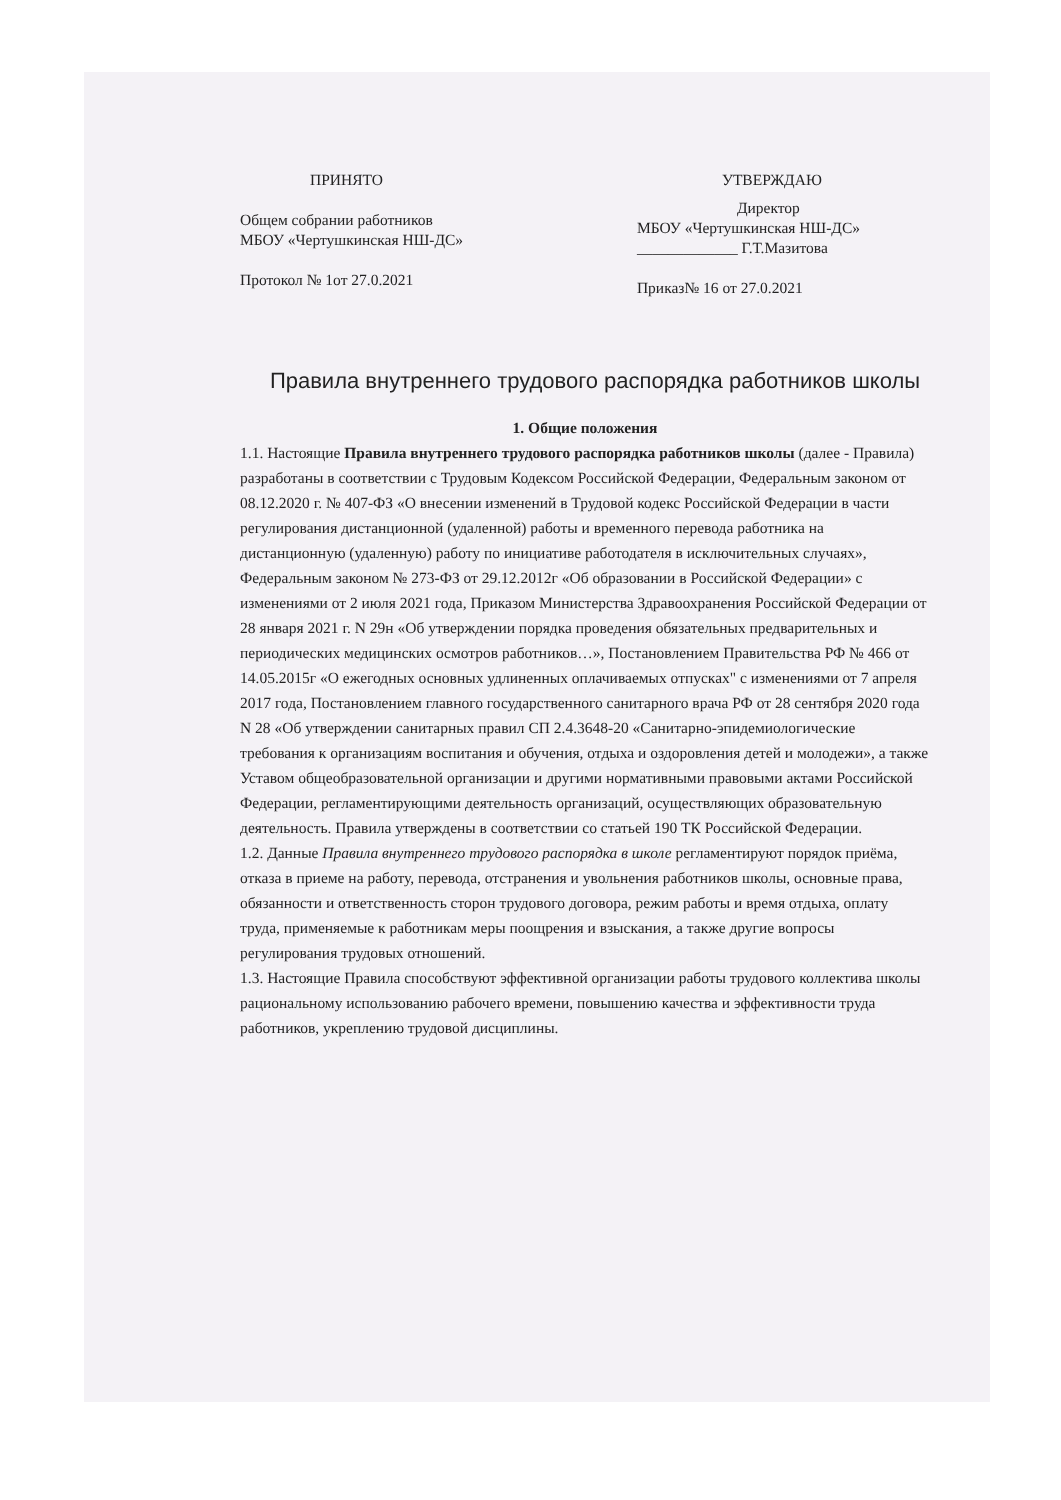ПРИНЯТО
Общем собрании работников
МБОУ «Чертушкинская НШ-ДС»
Протокол № 1от 27.0.2021
УТВЕРЖДАЮ
Директор
МБОУ «Чертушкинская НШ-ДС»
_____________ Г.Т.Мазитова
Приказ№ 16 от 27.0.2021
Правила внутреннего трудового распорядка работников школы
1. Общие положения
1.1. Настоящие Правила внутреннего трудового распорядка работников школы (далее - Правила) разработаны в соответствии с Трудовым Кодексом Российской Федерации, Федеральным законом от 08.12.2020 г. № 407-ФЗ «О внесении изменений в Трудовой кодекс Российской Федерации в части регулирования дистанционной (удаленной) работы и временного перевода работника на дистанционную (удаленную) работу по инициативе работодателя в исключительных случаях», Федеральным законом № 273-ФЗ от 29.12.2012г «Об образовании в Российской Федерации» с изменениями от 2 июля 2021 года, Приказом Министерства Здравоохранения Российской Федерации от 28 января 2021 г. N 29н «Об утверждении порядка проведения обязательных предварительных и периодических медицинских осмотров работников…», Постановлением Правительства РФ № 466 от 14.05.2015г «О ежегодных основных удлиненных оплачиваемых отпусках" с изменениями от 7 апреля 2017 года, Постановлением главного государственного санитарного врача РФ от 28 сентября 2020 года N 28 «Об утверждении санитарных правил СП 2.4.3648-20 «Санитарно-эпидемиологические требования к организациям воспитания и обучения, отдыха и оздоровления детей и молодежи», а также Уставом общеобразовательной организации и другими нормативными правовыми актами Российской Федерации, регламентирующими деятельность организаций, осуществляющих образовательную деятельность. Правила утверждены в соответствии со статьей 190 ТК Российской Федерации.
1.2. Данные Правила внутреннего трудового распорядка в школе регламентируют порядок приёма, отказа в приеме на работу, перевода, отстранения и увольнения работников школы, основные права, обязанности и ответственность сторон трудового договора, режим работы и время отдыха, оплату труда, применяемые к работникам меры поощрения и взыскания, а также другие вопросы регулирования трудовых отношений.
1.3. Настоящие Правила способствуют эффективной организации работы трудового коллектива школы рациональному использованию рабочего времени, повышению качества и эффективности труда работников, укреплению трудовой дисциплины.